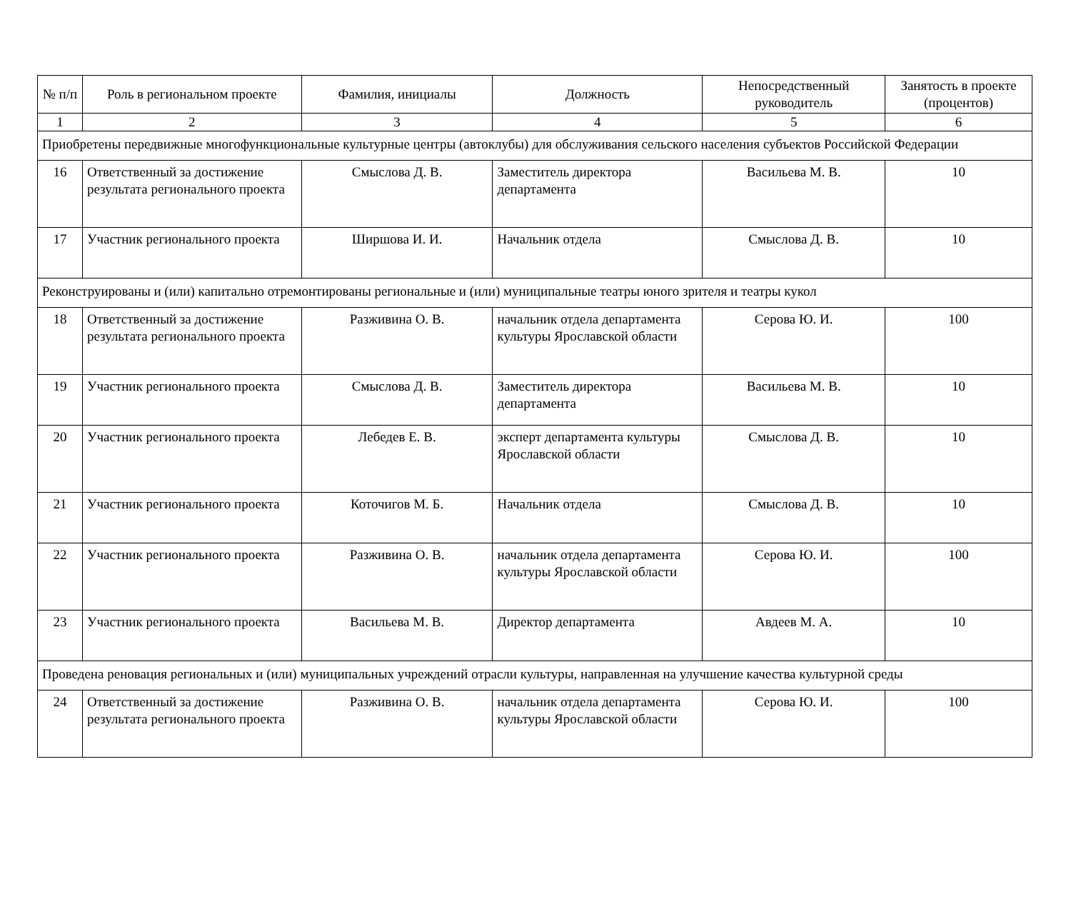| № п/п | Роль в региональном проекте | Фамилия, инициалы | Должность | Непосредственный руководитель | Занятость в проекте (процентов) |
| --- | --- | --- | --- | --- | --- |
| 1 | 2 | 3 | 4 | 5 | 6 |
| Приобретены передвижные многофункциональные культурные центры (автоклубы) для обслуживания сельского населения субъектов Российской Федерации | | | | | |
| 16 | Ответственный за достижение результата регионального проекта | Смыслова Д. В. | Заместитель директора департамента | Васильева М. В. | 10 |
| 17 | Участник регионального проекта | Ширшова И. И. | Начальник отдела | Смыслова Д. В. | 10 |
| Реконструированы и (или) капитально отремонтированы региональные и (или) муниципальные театры юного зрителя и театры кукол | | | | | |
| 18 | Ответственный за достижение результата регионального проекта | Разживина О. В. | начальник отдела департамента культуры Ярославской области | Серова Ю. И. | 100 |
| 19 | Участник регионального проекта | Смыслова Д. В. | Заместитель директора департамента | Васильева М. В. | 10 |
| 20 | Участник регионального проекта | Лебедев Е. В. | эксперт департамента культуры Ярославской области | Смыслова Д. В. | 10 |
| 21 | Участник регионального проекта | Коточигов М. Б. | Начальник отдела | Смыслова Д. В. | 10 |
| 22 | Участник регионального проекта | Разживина О. В. | начальник отдела департамента культуры Ярославской области | Серова Ю. И. | 100 |
| 23 | Участник регионального проекта | Васильева М. В. | Директор департамента | Авдеев М. А. | 10 |
| Проведена реновация региональных и (или) муниципальных учреждений отрасли культуры, направленная на улучшение качества культурной среды | | | | | |
| 24 | Ответственный за достижение результата регионального проекта | Разживина О. В. | начальник отдела департамента культуры Ярославской области | Серова Ю. И. | 100 |